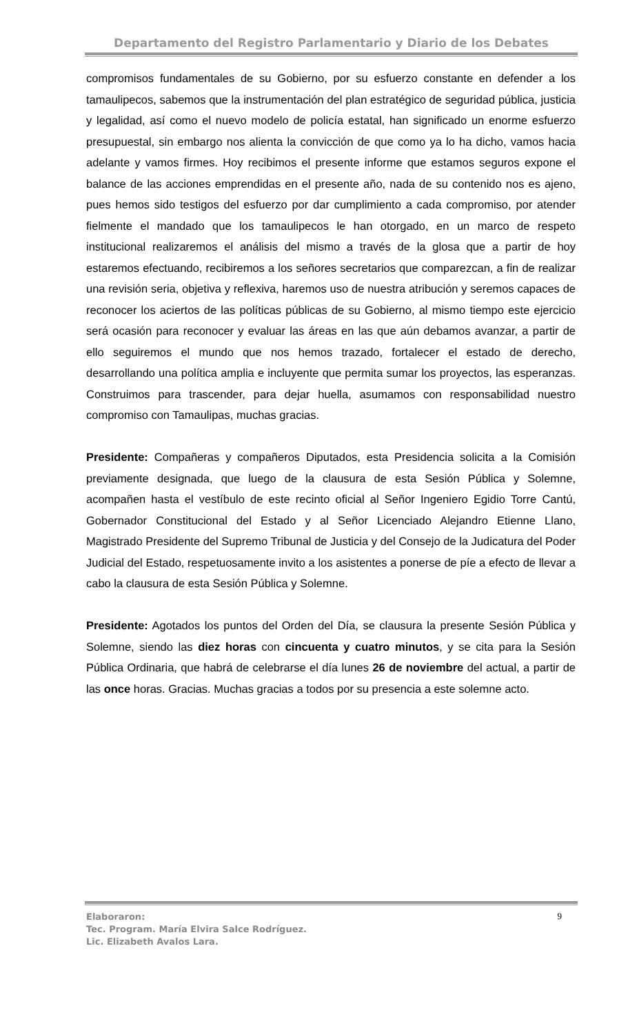Departamento del Registro Parlamentario y Diario de los Debates
compromisos fundamentales de su Gobierno, por su esfuerzo constante en defender a los tamaulipecos, sabemos que la instrumentación del plan estratégico de seguridad pública, justicia y legalidad, así como el nuevo modelo de policía estatal, han significado un enorme esfuerzo presupuestal, sin embargo nos alienta la convicción de que como ya lo ha dicho, vamos hacia adelante y vamos firmes. Hoy recibimos el presente informe que estamos seguros expone el balance de las acciones emprendidas en el presente año, nada de su contenido nos es ajeno, pues hemos sido testigos del esfuerzo por dar cumplimiento a cada compromiso, por atender fielmente el mandado que los tamaulipecos le han otorgado, en un marco de respeto institucional realizaremos el análisis del mismo a través de la glosa que a partir de hoy estaremos efectuando, recibiremos a los señores secretarios que comparezcan, a fin de realizar una revisión seria, objetiva y reflexiva, haremos uso de nuestra atribución y seremos capaces de reconocer los aciertos de las políticas públicas de su Gobierno, al mismo tiempo este ejercicio será ocasión para reconocer y evaluar las áreas en las que aún debamos avanzar, a partir de ello seguiremos el mundo que nos hemos trazado, fortalecer el estado de derecho, desarrollando una política amplia e incluyente que permita sumar los proyectos, las esperanzas. Construimos para trascender, para dejar huella, asumamos con responsabilidad nuestro compromiso con Tamaulipas, muchas gracias.
Presidente: Compañeras y compañeros Diputados, esta Presidencia solicita a la Comisión previamente designada, que luego de la clausura de esta Sesión Pública y Solemne, acompañen hasta el vestíbulo de este recinto oficial al Señor Ingeniero Egidio Torre Cantú, Gobernador Constitucional del Estado y al Señor Licenciado Alejandro Etienne Llano, Magistrado Presidente del Supremo Tribunal de Justicia y del Consejo de la Judicatura del Poder Judicial del Estado, respetuosamente invito a los asistentes a ponerse de píe a efecto de llevar a cabo la clausura de esta Sesión Pública y Solemne.
Presidente: Agotados los puntos del Orden del Día, se clausura la presente Sesión Pública y Solemne, siendo las diez horas con cincuenta y cuatro minutos, y se cita para la Sesión Pública Ordinaria, que habrá de celebrarse el día lunes 26 de noviembre del actual, a partir de las once horas. Gracias. Muchas gracias a todos por su presencia a este solemne acto.
9 Elaboraron:
Tec. Program. María Elvira Salce Rodríguez.
Lic. Elizabeth Avalos Lara.